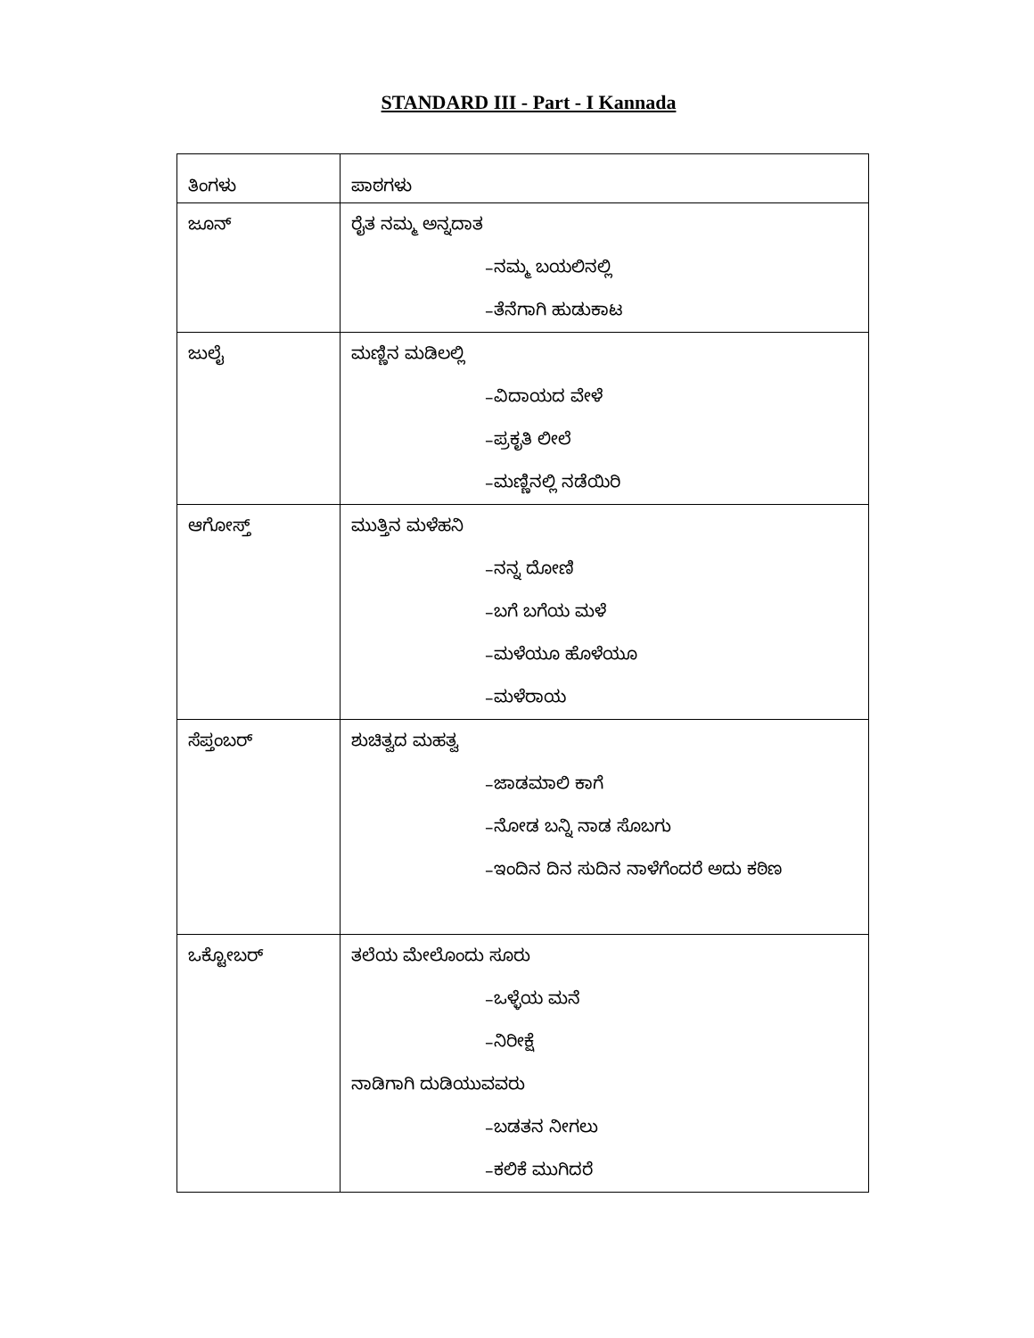STANDARD III - Part - I Kannada
| ತಿಂಗಳು | ಪಾಠಗಳು |
| ಜೂನ್ | ರೈತ ನಮ್ಮ ಅನ್ನದಾತ –ನಮ್ಮ ಬಯಲಿನಲ್ಲಿ –ತೆನೆಗಾಗಿ ಹುಡುಕಾಟ |
| ಜುಲೈ | ಮಣ್ಣಿನ ಮಡಿಲಲ್ಲಿ –ವಿದಾಯದ ವೇಳೆ –ಪ್ರಕೃತಿ ಲೀಲೆ –ಮಣ್ಣಿನಲ್ಲಿ ನಡೆಯಿರಿ |
| ಆಗೋಸ್ತ್ | ಮುತ್ತಿನ ಮಳೆಹನಿ –ನನ್ನ ದೋಣಿ –ಬಗೆ ಬಗೆಯ ಮಳೆ –ಮಳೆಯೂ ಹೊಳೆಯೂ –ಮಳೆರಾಯ |
| ಸೆಪ್ತಂಬರ್ | ಶುಚಿತ್ವದ ಮಹತ್ವ –ಜಾಡಮಾಲಿ ಕಾಗೆ –ನೋಡ ಬನ್ನಿ ನಾಡ ಸೊಬಗು –ಇಂದಿನ ದಿನ ಸುದಿನ ನಾಳೆಗೆಂದರೆ ಅದು ಕಠಿಣ |
| ಒಕ್ಟೋಬರ್ | ತಲೆಯ ಮೇಲೊಂದು ಸೂರು –ಒಳ್ಳೆಯ ಮನೆ –ನಿರೀಕ್ಷೆ ನಾಡಿಗಾಗಿ ದುಡಿಯುವವರು –ಬಡತನ ನೀಗಲು –ಕಲಿಕೆ ಮುಗಿದರೆ |